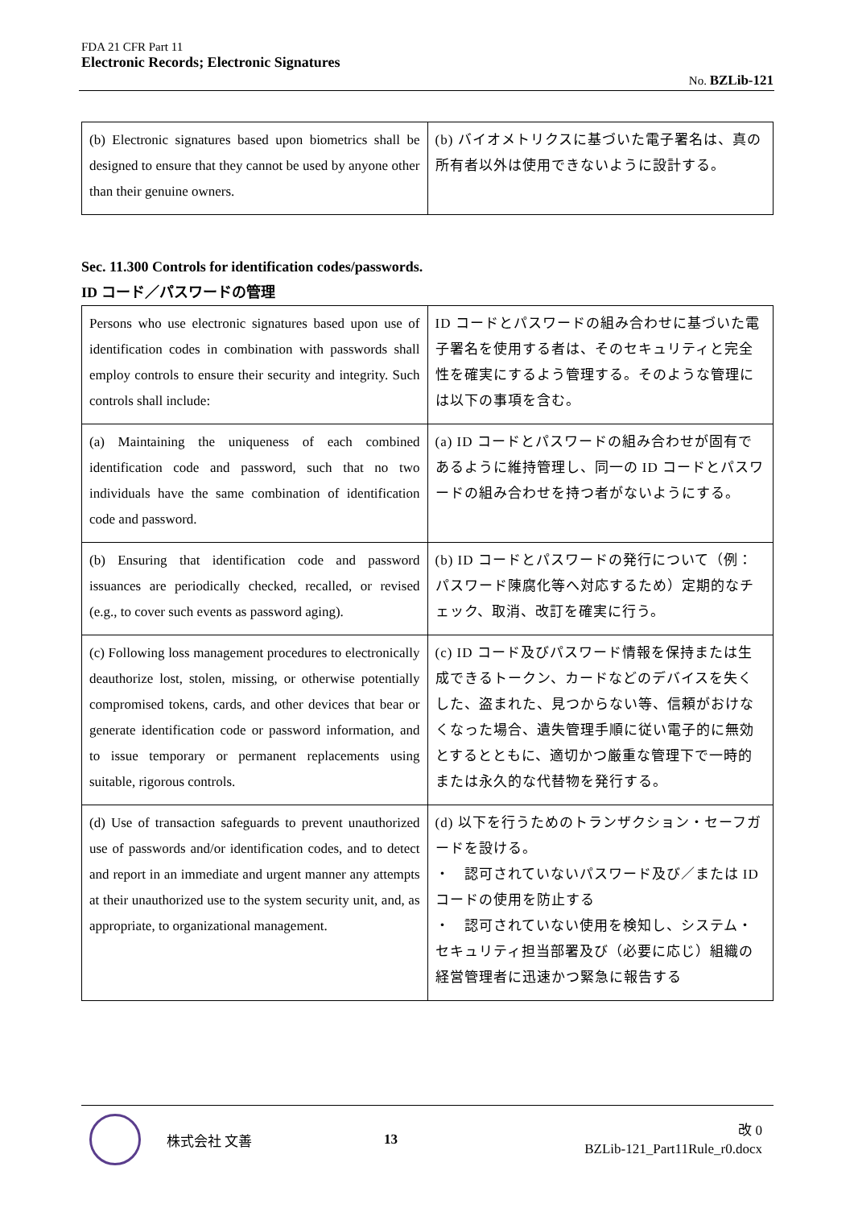FDA 21 CFR Part 11
Electronic Records; Electronic Signatures
No. BZLib-121
| (b) Electronic signatures based upon biometrics shall be designed to ensure that they cannot be used by anyone other than their genuine owners. | (b) バイオメトリクスに基づいた電子署名は、真の所有者以外は使用できないように設計する。 |
Sec. 11.300 Controls for identification codes/passwords.
ID コード／パスワードの管理
| Persons who use electronic signatures based upon use of identification codes in combination with passwords shall employ controls to ensure their security and integrity. Such controls shall include: | ID コードとパスワードの組み合わせに基づいた電子署名を使用する者は、そのセキュリティと完全性を確実にするよう管理する。そのような管理には以下の事項を含む。 |
| (a) Maintaining the uniqueness of each combined identification code and password, such that no two individuals have the same combination of identification code and password. | (a) ID コードとパスワードの組み合わせが固有であるように維持管理し、同一の ID コードとパスワードの組み合わせを持つ者がないようにする。 |
| (b) Ensuring that identification code and password issuances are periodically checked, recalled, or revised (e.g., to cover such events as password aging). | (b) ID コードとパスワードの発行について（例：パスワード陳腐化等へ対応するため）定期的なチェック、取消、改訂を確実に行う。 |
| (c) Following loss management procedures to electronically deauthorize lost, stolen, missing, or otherwise potentially compromised tokens, cards, and other devices that bear or generate identification code or password information, and to issue temporary or permanent replacements using suitable, rigorous controls. | (c) ID コード及びパスワード情報を保持または生成できるトークン、カードなどのデバイスを失くした、盗まれた、見つからない等、信頼がおけなくなった場合、遺失管理手順に従い電子的に無効とするとともに、適切かつ厳重な管理下で一時的または永久的な代替物を発行する。 |
| (d) Use of transaction safeguards to prevent unauthorized use of passwords and/or identification codes, and to detect and report in an immediate and urgent manner any attempts at their unauthorized use to the system security unit, and, as appropriate, to organizational management. | (d) 以下を行うためのトランザクション・セーフガードを設ける。 ・ 認可されていないパスワード及び／または ID コードの使用を防止する ・ 認可されていない使用を検知し、システム・セキュリティ担当部署及び（必要に応じ）組織の経営管理者に迅速かつ緊急に報告する |
株式会社 文善 13
改 0
BZLib-121_Part11Rule_r0.docx